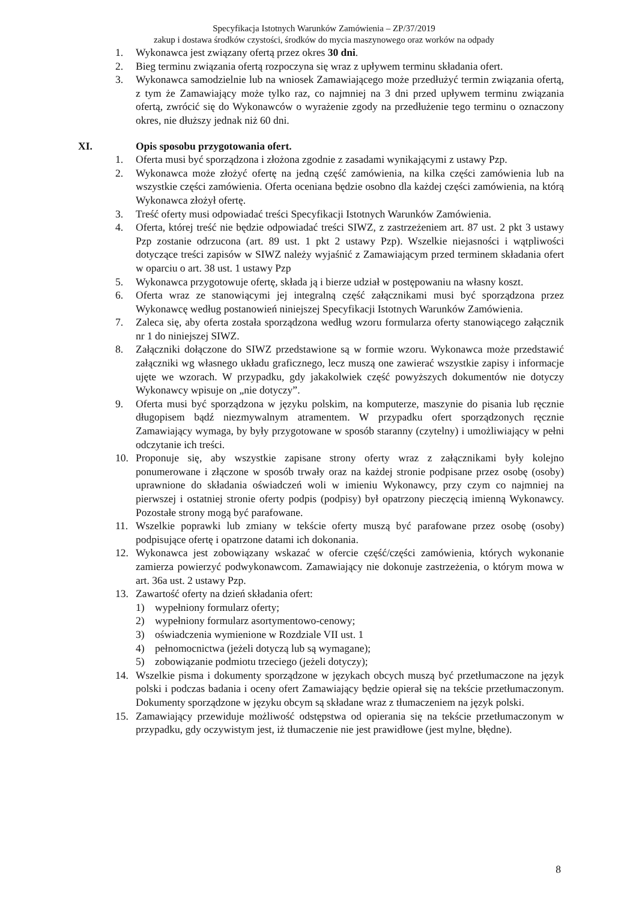Specyfikacja Istotnych Warunków Zamówienia – ZP/37/2019
zakup i dostawa środków czystości, środków do mycia maszynowego oraz worków na odpady
1. Wykonawca jest związany ofertą przez okres 30 dni.
2. Bieg terminu związania ofertą rozpoczyna się wraz z upływem terminu składania ofert.
3. Wykonawca samodzielnie lub na wniosek Zamawiającego może przedłużyć termin związania ofertą, z tym że Zamawiający może tylko raz, co najmniej na 3 dni przed upływem terminu związania ofertą, zwrócić się do Wykonawców o wyrażenie zgody na przedłużenie tego terminu o oznaczony okres, nie dłuższy jednak niż 60 dni.
XI. Opis sposobu przygotowania ofert.
1. Oferta musi być sporządzona i złożona zgodnie z zasadami wynikającymi z ustawy Pzp.
2. Wykonawca może złożyć ofertę na jedną część zamówienia, na kilka części zamówienia lub na wszystkie części zamówienia. Oferta oceniana będzie osobno dla każdej części zamówienia, na którą Wykonawca złożył ofertę.
3. Treść oferty musi odpowiadać treści Specyfikacji Istotnych Warunków Zamówienia.
4. Oferta, której treść nie będzie odpowiadać treści SIWZ, z zastrzeżeniem art. 87 ust. 2 pkt 3 ustawy Pzp zostanie odrzucona (art. 89 ust. 1 pkt 2 ustawy Pzp). Wszelkie niejasności i wątpliwości dotyczące treści zapisów w SIWZ należy wyjaśnić z Zamawiającym przed terminem składania ofert w oparciu o art. 38 ust. 1 ustawy Pzp
5. Wykonawca przygotowuje ofertę, składa ją i bierze udział w postępowaniu na własny koszt.
6. Oferta wraz ze stanowiącymi jej integralną część załącznikami musi być sporządzona przez Wykonawcę według postanowień niniejszej Specyfikacji Istotnych Warunków Zamówienia.
7. Zaleca się, aby oferta została sporządzona według wzoru formularza oferty stanowiącego załącznik nr 1 do niniejszej SIWZ.
8. Załączniki dołączone do SIWZ przedstawione są w formie wzoru. Wykonawca może przedstawić załączniki wg własnego układu graficznego, lecz muszą one zawierać wszystkie zapisy i informacje ujęte we wzorach. W przypadku, gdy jakakolwiek część powyższych dokumentów nie dotyczy Wykonawcy wpisuje on „nie dotyczy”.
9. Oferta musi być sporządzona w języku polskim, na komputerze, maszynie do pisania lub ręcznie długopisem bądź niezmywalnym atramentem. W przypadku ofert sporządzonych ręcznie Zamawiający wymaga, by były przygotowane w sposób staranny (czytelny) i umożliwiający w pełni odczytanie ich treści.
10. Proponuje się, aby wszystkie zapisane strony oferty wraz z załącznikami były kolejno ponumerowane i złączone w sposób trwały oraz na każdej stronie podpisane przez osobę (osoby) uprawnione do składania oświadczeń woli w imieniu Wykonawcy, przy czym co najmniej na pierwszej i ostatniej stronie oferty podpis (podpisy) był opatrzony pieczęcią imienną Wykonawcy. Pozostałe strony mogą być parafowane.
11. Wszelkie poprawki lub zmiany w tekście oferty muszą być parafowane przez osobę (osoby) podpisujące ofertę i opatrzone datami ich dokonania.
12. Wykonawca jest zobowiązany wskazać w ofercie część/części zamówienia, których wykonanie zamierza powierzyć podwykonawcom. Zamawiający nie dokonuje zastrzeżenia, o którym mowa w art. 36a ust. 2 ustawy Pzp.
13. Zawartość oferty na dzień składania ofert:
1) wypełniony formularz oferty;
2) wypełniony formularz asortymentowo-cenowy;
3) oświadczenia wymienione w Rozdziale VII ust. 1
4) pełnomocnictwa (jeżeli dotyczą lub są wymagane);
5) zobowiązanie podmiotu trzeciego (jeżeli dotyczy);
14. Wszelkie pisma i dokumenty sporządzone w językach obcych muszą być przetłumaczone na język polski i podczas badania i oceny ofert Zamawiający będzie opierał się na tekście przetłumaczonym. Dokumenty sporządzone w języku obcym są składane wraz z tłumaczeniem na język polski.
15. Zamawiający przewiduje możliwość odstępstwa od opierania się na tekście przetłumaczonym w przypadku, gdy oczywistym jest, iż tłumaczenie nie jest prawidłowe (jest mylne, błędne).
8